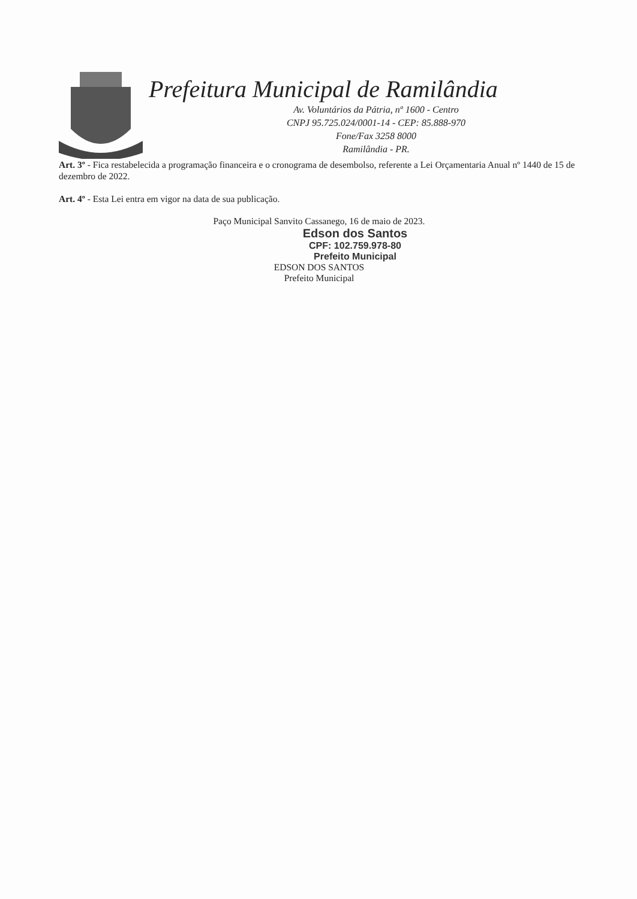Prefeitura Municipal de Ramilândia
Av. Voluntários da Pátria, nº 1600 - Centro
CNPJ 95.725.024/0001-14 - CEP: 85.888-970
Fone/Fax 3258 8000
Ramilândia - PR.
Art. 3º - Fica restabelecida a programação financeira e o cronograma de desembolso, referente a Lei Orçamentaria Anual nº 1440 de 15 de dezembro de 2022.
Art. 4º - Esta Lei entra em vigor na data de sua publicação.
Paço Municipal Sanvito Cassanego, 16 de maio de 2023.
Edson dos Santos
CPF: 102.759.978-80
Prefeito Municipal
EDSON DOS SANTOS
Prefeito Municipal